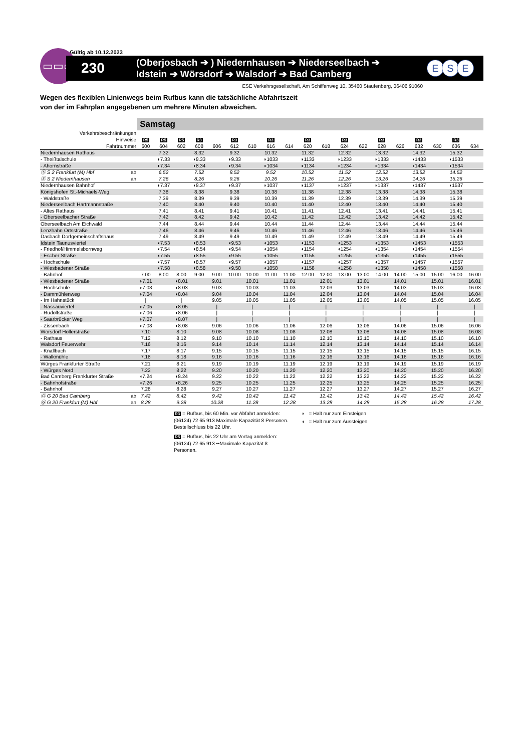E S E
Gültig ab 10.12.2023
▭▭▭
230
(Oberjosbach ➔ ) Niedernhausen ➔ Niederseelbach ➔
Idstein ➔ Wörsdorf ➔ Walsdorf ➔ Bad Camberg
ESE Verkehrsgesellschaft, Am Schiffenweg 10, 35460 Staufenberg, 06406 91060
Wegen des flexiblen Linienwegs beim Rufbus kann die tatsächliche Abfahrtszeit
von der im Fahrplan angegebenen um mehrere Minuten abweichen.
| | | Samstag | | | | | | | | | | | | | | | | | | |
| Verkehrsbeschränkungen | | | | | | | | | | | | | | | | | | | | |
| Hinweise | | R5 | R5 | R5 | R3 | | R3 | | R3 | | R3 | | R3 | | R3 | | R3 | | R3 | |
| Fahrtnummer | | 600 | 604 | 602 | 608 | 606 | 612 | 610 | 616 | 614 | 620 | 618 | 624 | 622 | 628 | 626 | 632 | 630 | 636 | 634 |
| Niedernhausen Rathaus | | | 7.32 | | 8.32 | | 9.32 | | 10.32 | | 11.32 | | 12.32 | | 13.32 | | 14.32 | | 15.32 | |
| - Theißtalschule | | | ◗7.33 | | ◗8.33 | | ◗9.33 | | ◗1033 | | ◗1133 | | ◗1233 | | ◗1333 | | ◗1433 | | ◗1533 | |
| - Ahornstraße | | | ◗7.34 | | ◗8.34 | | ◗9.34 | | ◗1034 | | ◗1134 | | ◗1234 | | ◗1334 | | ◗1434 | | ◗1534 | |
| Ⓢ S 2 Frankfurt (M) Hbf | ab | | 6.52 | | 7.52 | | 8.52 | | 9.52 | | 10.52 | | 11.52 | | 12.52 | | 13.52 | | 14.52 | |
| Ⓢ S 2 Niedernhausen | an | | 7.26 | | 8.26 | | 9.26 | | 10.26 | | 11.26 | | 12.26 | | 13.26 | | 14.26 | | 15.26 | |
| Niedernhausen Bahnhof | | | ◗7.37 | | ◗8.37 | | ◗9.37 | | ◗1037 | | ◗1137 | | ◗1237 | | ◗1337 | | ◗1437 | | ◗1537 | |
| Königshofen St.-Michaels-Weg | | | 7.38 | | 8.38 | | 9.38 | | 10.38 | | 11.38 | | 12.38 | | 13.38 | | 14.38 | | 15.38 | |
| - Waldstraße | | | 7.39 | | 8.39 | | 9.39 | | 10.39 | | 11.39 | | 12.39 | | 13.39 | | 14.39 | | 15.39 | |
| Niederseelbach Hartmannstraße | | | 7.40 | | 8.40 | | 9.40 | | 10.40 | | 11.40 | | 12.40 | | 13.40 | | 14.40 | | 15.40 | |
| - Altes Rathaus | | | 7.41 | | 8.41 | | 9.41 | | 10.41 | | 11.41 | | 12.41 | | 13.41 | | 14.41 | | 15.41 | |
| - Oberseelbacher Straße | | | 7.42 | | 8.42 | | 9.42 | | 10.42 | | 11.42 | | 12.42 | | 13.42 | | 14.42 | | 15.42 | |
| Oberseelbach Am Eichwald | | | 7.44 | | 8.44 | | 9.44 | | 10.44 | | 11.44 | | 12.44 | | 13.44 | | 14.44 | | 15.44 | |
| Lenzhahn Ortsstraße | | | 7.46 | | 8.46 | | 9.46 | | 10.46 | | 11.46 | | 12.46 | | 13.46 | | 14.46 | | 15.46 | |
| Dasbach Dorfgemeinschaftshaus | | | 7.49 | | 8.49 | | 9.49 | | 10.49 | | 11.49 | | 12.49 | | 13.49 | | 14.49 | | 15.49 | |
| Idstein Taunusviertel | | | ◖7.53 | | ◖8.53 | | ◖9.53 | | ◖1053 | | ◖1153 | | ◖1253 | | ◖1353 | | ◖1453 | | ◖1553 | |
| - Friedhof/Himmelsbornweg | | | ◖7.54 | | ◖8.54 | | ◖9.54 | | ◖1054 | | ◖1154 | | ◖1254 | | ◖1354 | | ◖1454 | | ◖1554 | |
| - Escher Straße | | | ◖7.55 | | ◖8.55 | | ◖9.55 | | ◖1055 | | ◖1155 | | ◖1255 | | ◖1355 | | ◖1455 | | ◖1555 | |
| - Hochschule | | | ◖7.57 | | ◖8.57 | | ◖9.57 | | ◖1057 | | ◖1157 | | ◖1257 | | ◖1357 | | ◖1457 | | ◖1557 | |
| - Wiesbadener Straße | | | ◖7.58 | | ◖8.58 | | ◖9.58 | | ◖1058 | | ◖1158 | | ◖1258 | | ◖1358 | | ◖1458 | | ◖1558 | |
| - Bahnhof | | 7.00 | 8.00 | 8.00 | 9.00 | 9.00 | 10.00 | 10.00 | 11.00 | 11.00 | 12.00 | 12.00 | 13.00 | 13.00 | 14.00 | 14.00 | 15.00 | 15.00 | 16.00 | 16.00 |
| - Wiesbadener Straße | | ◗7.01 | | ◗8.01 | | 9.01 | | 10.01 | | 11.01 | | 12.01 | | 13.01 | | 14.01 | | 15.01 | | 16.01 |
| - Hochschule | | ◗7.03 | | ◗8.03 | | 9.03 | | 10.03 | | 11.03 | | 12.03 | | 13.03 | | 14.03 | | 15.03 | | 16.03 |
| - Dammühlenweg | | ◗7.04 | | ◗8.04 | | 9.04 | | 10.04 | | 11.04 | | 12.04 | | 13.04 | | 14.04 | | 15.04 | | 16.04 |
| - Im Hahnstück | | / | | / | | 9.05 | | 10.05 | | 11.05 | | 12.05 | | 13.05 | | 14.05 | | 15.05 | | 16.05 |
| - Nassauviertel | | ◗7.05 | | ◗8.05 | | / | | / | | / | | / | | / | | / | | / | | / |
| - Rudolfstraße | | ◗7.06 | | ◗8.06 | | / | | / | | / | | / | | / | | / | | / | | / |
| - Saarbrücker Weg | | ◗7.07 | | ◗8.07 | | / | | / | | / | | / | | / | | / | | / | | / |
| - Zissenbach | | ◗7.08 | | ◗8.08 | | 9.06 | | 10.06 | | 11.06 | | 12.06 | | 13.06 | | 14.06 | | 15.06 | | 16.06 |
| Wörsdorf Hollerstraße | | 7.10 | | 8.10 | | 9.08 | | 10.08 | | 11.08 | | 12.08 | | 13.08 | | 14.08 | | 15.08 | | 16.08 |
| - Rathaus | | 7.12 | | 8.12 | | 9.10 | | 10.10 | | 11.10 | | 12.10 | | 13.10 | | 14.10 | | 15.10 | | 16.10 |
| Walsdorf Feuerwehr | | 7.16 | | 8.16 | | 9.14 | | 10.14 | | 11.14 | | 12.14 | | 13.14 | | 14.14 | | 15.14 | | 16.14 |
| - Knallbach | | 7.17 | | 8.17 | | 9.15 | | 10.15 | | 11.15 | | 12.15 | | 13.15 | | 14.15 | | 15.15 | | 16.15 |
| - Walkmühle | | 7.18 | | 8.18 | | 9.16 | | 10.16 | | 11.16 | | 12.16 | | 13.16 | | 14.16 | | 15.16 | | 16.16 |
| Würges Frankfurter Straße | | 7.21 | | 8.21 | | 9.19 | | 10.19 | | 11.19 | | 12.19 | | 13.19 | | 14.19 | | 15.19 | | 16.19 |
| - Würges Nord | | 7.22 | | 8.22 | | 9.20 | | 10.20 | | 11.20 | | 12.20 | | 13.20 | | 14.20 | | 15.20 | | 16.20 |
| Bad Camberg Frankfurter Straße | | ◖7.24 | | ◖8.24 | | 9.22 | | 10.22 | | 11.22 | | 12.22 | | 13.22 | | 14.22 | | 15.22 | | 16.22 |
| - Bahnhofstraße | | ◖7.26 | | ◖8.26 | | 9.25 | | 10.25 | | 11.25 | | 12.25 | | 13.25 | | 14.25 | | 15.25 | | 16.25 |
| - Bahnhof | | 7.28 | | 8.28 | | 9.27 | | 10.27 | | 11.27 | | 12.27 | | 13.27 | | 14.27 | | 15.27 | | 16.27 |
| Ⓖ G 20 Bad Camberg | ab | 7.42 | | 8.42 | | 9.42 | | 10.42 | | 11.42 | | 12.42 | | 13.42 | | 14.42 | | 15.42 | | 16.42 |
| Ⓖ G 20 Frankfurt (M) Hbf | an | 8.28 | | 9.28 | | 10.28 | | 11.28 | | 12.28 | | 13.28 | | 14.28 | | 15.28 | | 16.28 | | 17.28 |
R3 = Rufbus, bis 60 Min. vor Abfahrt anmelden: (06124) 72 65 913 Maximale Kapazität 8 Personen. Bestellschluss bis 22 Uhr.
R5 = Rufbus, bis 22 Uhr am Vortag anmelden: (06124) 72 65 913 ••Maximale Kapazität 8 Personen.
◗ = Halt nur zum Einsteigen
◖ = Halt nur zum Aussteigen